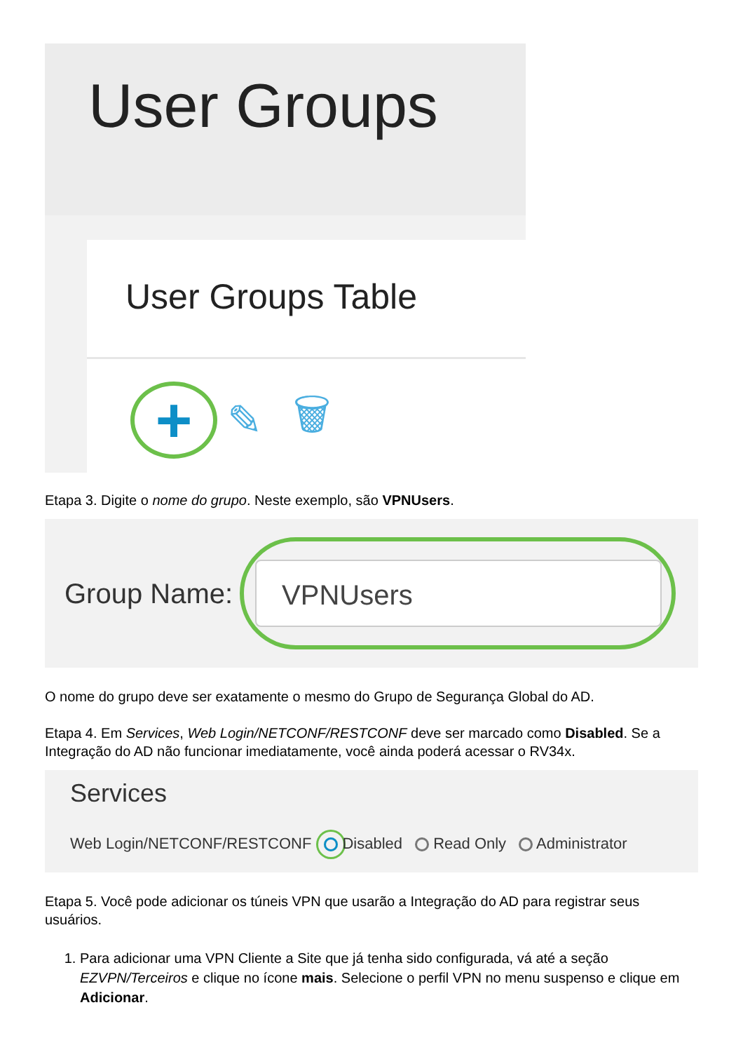User Groups
User Groups Table
+
✎ 🗑
Etapa 3. Digite o nome do grupo. Neste exemplo, são VPNUsers.
Group Name:
VPNUsers
O nome do grupo deve ser exatamente o mesmo do Grupo de Segurança Global do AD.
Etapa 4. Em Services, Web Login/NETCONF/RESTCONF deve ser marcado como Disabled. Se a Integração do AD não funcionar imediatamente, você ainda poderá acessar o RV34x.
Services
Web Login/NETCONF/RESTCONF Disabled Read Only Administrator
Etapa 5. Você pode adicionar os túneis VPN que usarão a Integração do AD para registrar seus usuários.
1. Para adicionar uma VPN Cliente a Site que já tenha sido configurada, vá até a seção EZVPN/Terceiros e clique no ícone mais. Selecione o perfil VPN no menu suspenso e clique em Adicionar.